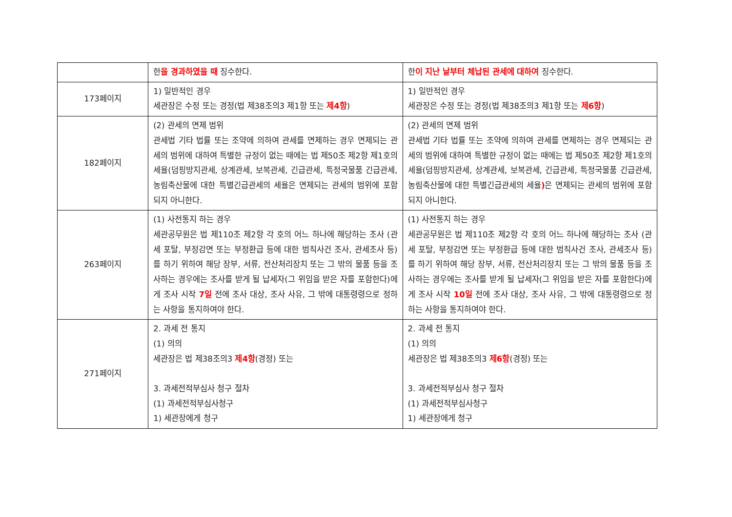| | 한 을 경과하였을 때 징수한다. | 한 이 지난 날부터 체납된 관세에 대하여 징수한다. |
| 173페이지 | 1) 일반적인 경우 세관장은 수정 또는 경정(법 제38조의3 제1항 또는 제4항 ) | 1) 일반적인 경우 세관장은 수정 또는 경정(법 제38조의3 제1항 또는 제6항 ) |
| 182페이지 | (2) 관세의 면제 범위 관세법 기타 법률 또는 조약에 의하여 관세를 면제하는 경우 면제되는 관세의 범위에 대하여 특별한 규정이 없는 때에는 법 제50조 제2항 제1호의 세율(덤핑방지관세, 상계관세, 보복관세, 긴급관세, 특정국물품 긴급관세, 농림축산물에 대한 특별긴급관세의 세율은 면제되는 관세의 범위에 포함되지 아니한다. | (2) 관세의 면제 범위 관세법 기타 법률 또는 조약에 의하여 관세를 면제하는 경우 면제되는 관세의 범위에 대하여 특별한 규정이 없는 때에는 법 제50조 제2항 제1호의 세율(덤핑방지관세, 상계관세, 보복관세, 긴급관세, 특정국물품 긴급관세, 농림축산물에 대한 특별긴급관세의 세율 ) 은 면제되는 관세의 범위에 포함되지 아니한다. |
| 263페이지 | (1) 사전통지 하는 경우 세관공무원은 법 제110조 제2항 각 호의 어느 하나에 해당하는 조사 (관세 포탈, 부정감면 또는 부정환급 등에 대한 범칙사건 조사, 관세조사 등)를 하기 위하여 해당 장부, 서류, 전산처리장치 또는 그 밖의 물품 등을 조사하는 경우에는 조사를 받게 될 납세자(그 위임을 받은 자를 포함한다)에게 조사 시작 7일 전에 조사 대상, 조사 사유, 그 밖에 대통령령으로 정하는 사항을 통지하여야 한다. | (1) 사전통지 하는 경우 세관공무원은 법 제110조 제2항 각 호의 어느 하나에 해당하는 조사 (관세 포탈, 부정감면 또는 부정환급 등에 대한 범칙사건 조사, 관세조사 등)를 하기 위하여 해당 장부, 서류, 전산처리장치 또는 그 밖의 물품 등을 조사하는 경우에는 조사를 받게 될 납세자(그 위임을 받은 자를 포함한다)에게 조사 시작 10일 전에 조사 대상, 조사 사유, 그 밖에 대통령령으로 정하는 사항을 통지하여야 한다. |
| 271페이지 | 2. 과세 전 통지 (1) 의의 세관장은 법 제38조의3 제4항 (경정) 또는 3. 과세전적부심사 청구 절차 (1) 과세전적부심사청구 1) 세관장에게 청구 | 2. 과세 전 통지 (1) 의의 세관장은 법 제38조의3 제6항 (경정) 또는 3. 과세전적부심사 청구 절차 (1) 과세전적부심사청구 1) 세관장에게 청구 |